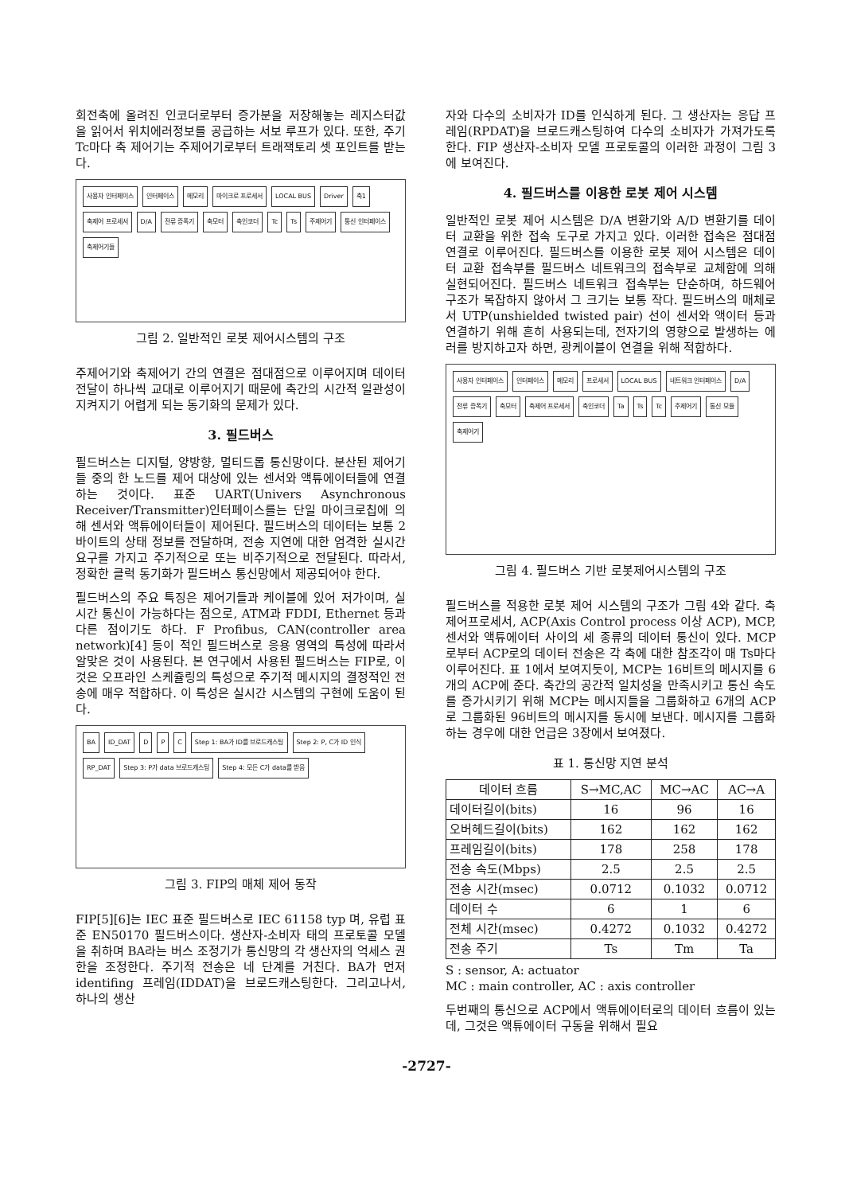회전축에 올려진 인코더로부터 증가분을 저장해놓는 레지스터값을 읽어서 위치에러정보를 공급하는 서보 루프가 있다. 또한, 주기 Tc마다 축 제어기는 주제어기로부터 트래잭토리 셋 포인트를 받는다.
사용자 인터페이스 인터페이스 메모리 마이크로 프로세서 LOCAL BUS Driver 축1 축제어 프로세서 D/A 전류 증폭기 축모터 축인코더 Tc Ts 주제어기 통신 인터페이스 축제어기들
그림 2. 일반적인 로봇 제어시스템의 구조
주제어기와 축제어기 간의 연결은 점대점으로 이루어지며 데이터 전달이 하나씩 교대로 이루어지기 때문에 축간의 시간적 일관성이 지켜지기 어렵게 되는 동기화의 문제가 있다.
3. 필드버스
필드버스는 디지털, 양방향, 멀티드롭 통신망이다. 분산된 제어기들 중의 한 노드를 제어 대상에 있는 센서와 액튜에이터들에 연결하는 것이다. 표준 UART(Univers Asynchronous Receiver/Transmitter)인터페이스를는 단일 마이크로칩에 의해 센서와 액튜에이터들이 제어된다. 필드버스의 데이터는 보통 2바이트의 상태 정보를 전달하며, 전송 지연에 대한 엄격한 실시간 요구를 가지고 주기적으로 또는 비주기적으로 전달된다. 따라서, 정확한 클럭 동기화가 필드버스 통신망에서 제공되어야 한다.
필드버스의 주요 특징은 제어기들과 케이블에 있어 저가이며, 실시간 통신이 가능하다는 점으로, ATM과 FDDI, Ethernet 등과 다른 점이기도 하다. F Profibus, CAN(controller area network)[4] 등이 적인 필드버스로 응용 영역의 특성에 따라서 알맞은 것이 사용된다. 본 연구에서 사용된 필드버스는 FIP로, 이것은 오프라인 스케쥴링의 특성으로 주기적 메시지의 결정적인 전송에 매우 적합하다. 이 특성은 실시간 시스템의 구현에 도움이 된다.
BA ID_DAT D P C Step 1: BA가 ID를 브로드캐스팅 Step 2: P, C가 ID 인식 RP_DAT Step 3: P가 data 브로드캐스팅 Step 4: 모든 C가 data를 받음
그림 3. FIP의 매체 제어 동작
FIP[5][6]는 IEC 표준 필드버스로 IEC 61158 typ 며, 유럽 표준 EN50170 필드버스이다. 생산자-소비자 태의 프로토콜 모델을 취하며 BA라는 버스 조정기가 통신망의 각 생산자의 억세스 권한을 조정한다. 주기적 전송은 네 단계를 거친다. BA가 먼저 identifing 프레임(IDDAT)을 브로드캐스팅한다. 그리고나서, 하나의 생산
자와 다수의 소비자가 ID를 인식하게 된다. 그 생산자는 응답 프레임(RPDAT)을 브로드캐스팅하여 다수의 소비자가 가져가도록 한다. FIP 생산자-소비자 모델 프로토콜의 이러한 과정이 그림 3에 보여진다.
4. 필드버스를 이용한 로봇 제어 시스템
일반적인 로봇 제어 시스템은 D/A 변환기와 A/D 변환기를 데이터 교환을 위한 접속 도구로 가지고 있다. 이러한 접속은 점대점 연결로 이루어진다. 필드버스를 이용한 로봇 제어 시스템은 데이터 교환 접속부를 필드버스 네트워크의 접속부로 교체함에 의해 실현되어진다. 필드버스 네트워크 접속부는 단순하며, 하드웨어 구조가 복잡하지 않아서 그 크기는 보통 작다. 필드버스의 매체로서 UTP(unshielded twisted pair) 선이 센서와 액이터 등과 연결하기 위해 흔히 사용되는데, 전자기의 영향으로 발생하는 에러를 방지하고자 하면, 광케이블이 연결을 위해 적합하다.
사용자 인터페이스 인터페이스 메모리 프로세서 LOCAL BUS 네트워크 인터페이스 D/A 전류 증폭기 축모터 축제어 프로세서 축인코더 Ta Ts Tc 주제어기 통신 모듈 축제어기
그림 4. 필드버스 기반 로봇제어시스템의 구조
필드버스를 적용한 로봇 제어 시스템의 구조가 그림 4와 같다. 축제어프로세서, ACP(Axis Control process 이상 ACP), MCP, 센서와 액튜에이터 사이의 세 종류의 데이터 통신이 있다. MCP로부터 ACP로의 데이터 전송은 각 축에 대한 참조각이 매 Ts마다 이루어진다. 표 1에서 보여지듯이, MCP는 16비트의 메시지를 6개의 ACP에 준다. 축간의 공간적 일치성을 만족시키고 통신 속도를 증가시키기 위해 MCP는 메시지들을 그룹화하고 6개의 ACP로 그룹화된 96비트의 메시지를 동시에 보낸다. 메시지를 그룹화하는 경우에 대한 언급은 3장에서 보여졌다.
표 1. 통신망 지연 분석
| 데이터 흐름 | S→MC,AC | MC→AC | AC→A |
| --- | --- | --- | --- |
| 데이터길이(bits) | 16 | 96 | 16 |
| 오버헤드길이(bits) | 162 | 162 | 162 |
| 프레임길이(bits) | 178 | 258 | 178 |
| 전송 속도(Mbps) | 2.5 | 2.5 | 2.5 |
| 전송 시간(msec) | 0.0712 | 0.1032 | 0.0712 |
| 데이터 수 | 6 | 1 | 6 |
| 전체 시간(msec) | 0.4272 | 0.1032 | 0.4272 |
| 전송 주기 | Ts | Tm | Ta |
S : sensor, A: actuator
MC : main controller, AC : axis controller
두번째의 통신으로 ACP에서 액튜에이터로의 데이터 흐름이 있는데, 그것은 액튜에이터 구동을 위해서 필요
-2727-